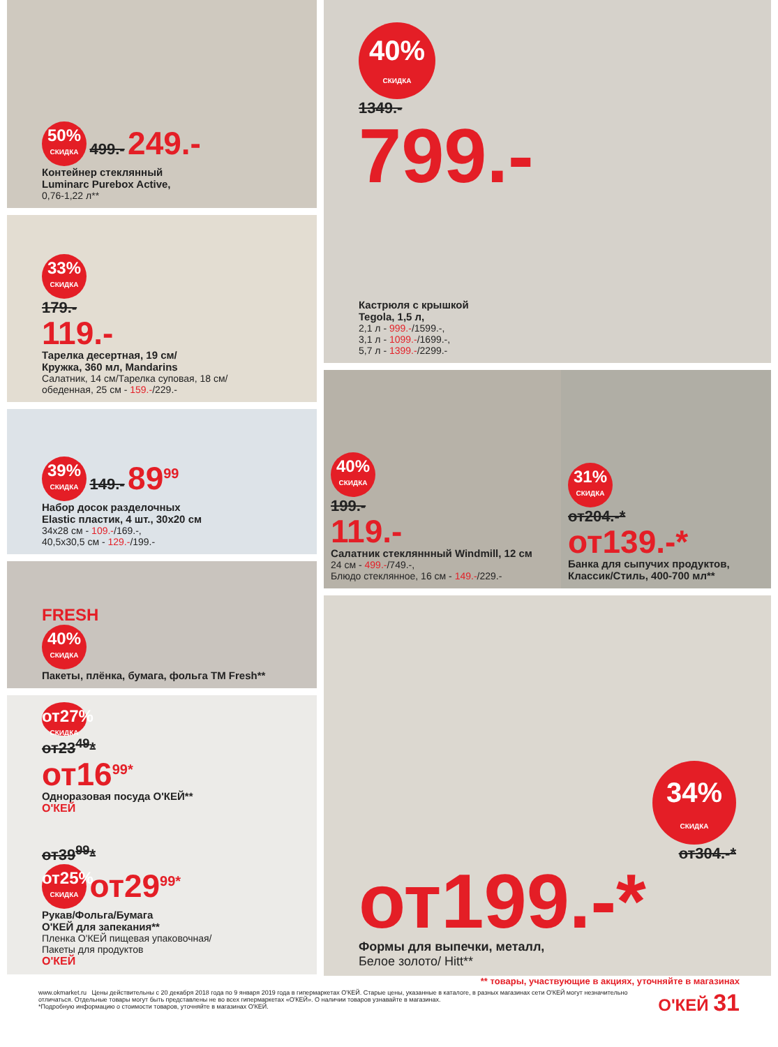50% СКИДКА 499.- 249.-
Контейнер стеклянный
Luminarc Purebox Active,
0,76-1,22 л**
33% СКИДКА
179.-
119.-
Тарелка десертная, 19 см/
Кружка, 360 мл, Mandarins
Салатник, 14 см/Тарелка суповая, 18 см/
обеденная, 25 см - 159.-/229.-
39% СКИДКА 149.- 89<sup>99</sup>
Набор досок разделочных
Elastic пластик, 4 шт., 30x20 см
34x28 см - 109.-/169.-,
40,5x30,5 см - 129.-/199.-
FRESH
40% СКИДКА
Пакеты, плёнка, бумага, фольга ТМ Fresh**
от27% СКИДКА
от23<sup>49</sup>*
от16<sup>99*</sup>
Одноразовая посуда О'КЕЙ**
О'КЕЙ
от39<sup>99</sup>*
от25% СКИДКА от29<sup>99*</sup>
Рукав/Фольга/Бумага
О'КЕЙ для запекания**
Пленка О'КЕЙ пищевая упаковочная/
Пакеты для продуктов
О'КЕЙ
40% СКИДКА
1349.-
799.-
Кастрюля с крышкой
Tegola, 1,5 л,
2,1 л - 999.-/1599.-,
3,1 л - 1099.-/1699.-,
5,7 л - 1399.-/2299.-
40% СКИДКА
199.-
119.-
Салатник стекляннный Windmill, 12 см
24 см - 499.-/749.-,
Блюдо стеклянное, 16 см - 149.-/229.-
31% СКИДКА
от204.-*
от139.-*
Банка для сыпучих продуктов,
Классик/Стиль, 400-700 мл**
34% СКИДКА
от304.-*
от199.-*
Формы для выпечки, металл,
Белое золото/ Hitt**
** товары, участвующие в акциях, уточняйте в магазинах
www.okmarket.ru Цены действительны с 20 декабря 2018 года по 9 января 2019 года в гипермаркетах О'КЕЙ. Старые цены, указанные в каталоге, в разных магазинах сети О'КЕЙ могут незначительно отличаться. Отдельные товары могут быть представлены не во всех гипермаркетах «О'КЕЙ». О наличии товаров узнавайте в магазинах.
*Подробную информацию о стоимости товаров, уточняйте в магазинах О'КЕЙ.
О'КЕЙ 31